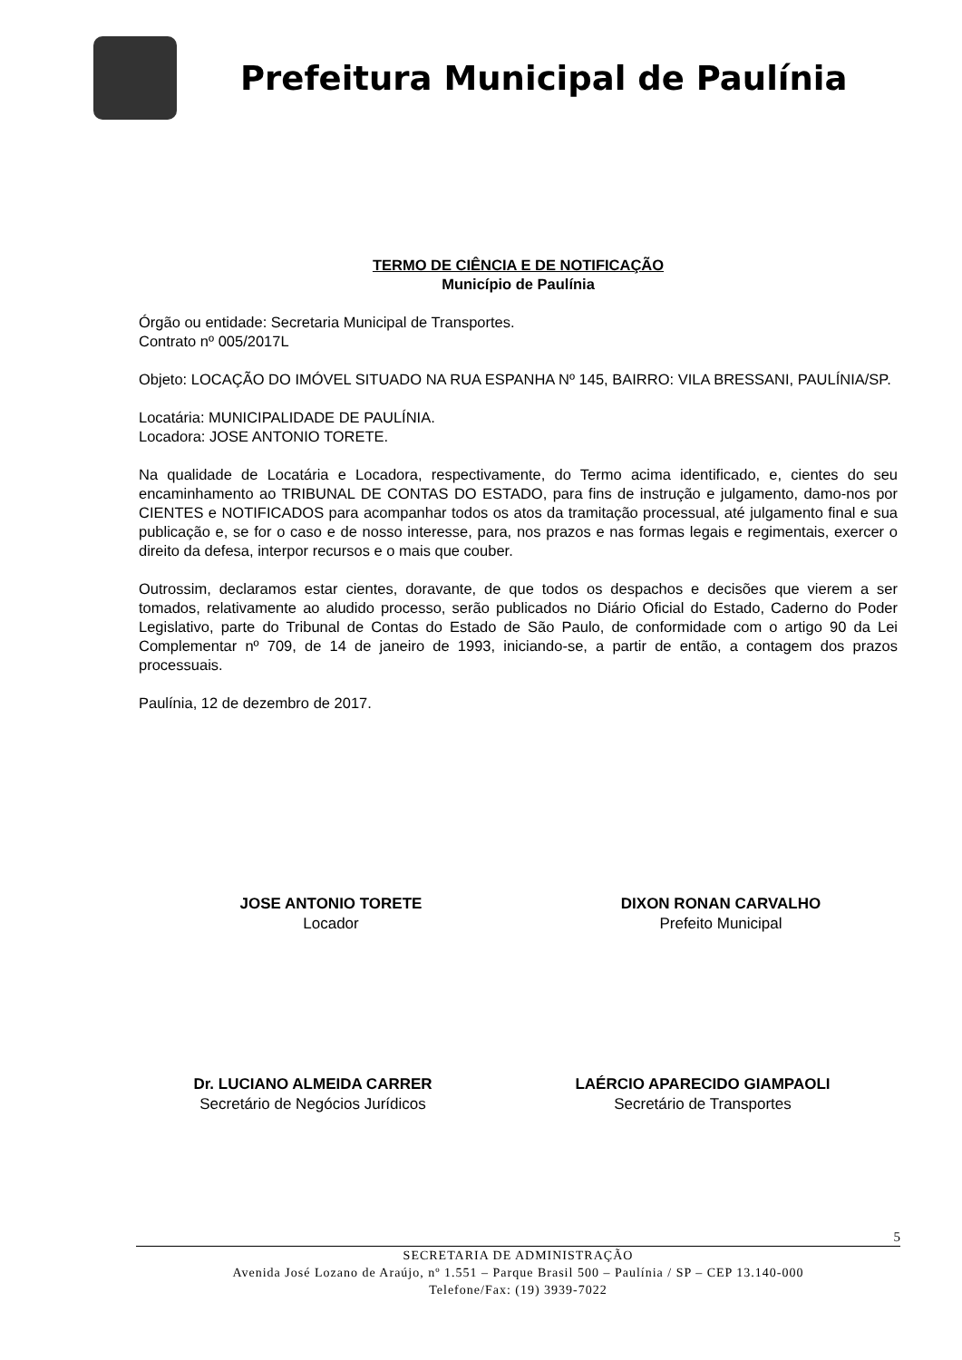Prefeitura Municipal de Paulínia
TERMO DE CIÊNCIA E DE NOTIFICAÇÃO
Município de Paulínia
Órgão ou entidade: Secretaria Municipal de Transportes.
Contrato nº 005/2017L
Objeto: LOCAÇÃO DO IMÓVEL SITUADO NA RUA ESPANHA Nº 145, BAIRRO: VILA BRESSANI, PAULÍNIA/SP.
Locatária: MUNICIPALIDADE DE PAULÍNIA.
Locadora: JOSE ANTONIO TORETE.
Na qualidade de Locatária e Locadora, respectivamente, do Termo acima identificado, e, cientes do seu encaminhamento ao TRIBUNAL DE CONTAS DO ESTADO, para fins de instrução e julgamento, damo-nos por CIENTES e NOTIFICADOS para acompanhar todos os atos da tramitação processual, até julgamento final e sua publicação e, se for o caso e de nosso interesse, para, nos prazos e nas formas legais e regimentais, exercer o direito da defesa, interpor recursos e o mais que couber.
Outrossim, declaramos estar cientes, doravante, de que todos os despachos e decisões que vierem a ser tomados, relativamente ao aludido processo, serão publicados no Diário Oficial do Estado, Caderno do Poder Legislativo, parte do Tribunal de Contas do Estado de São Paulo, de conformidade com o artigo 90 da Lei Complementar nº 709, de 14 de janeiro de 1993, iniciando-se, a partir de então, a contagem dos prazos processuais.
Paulínia, 12 de dezembro de 2017.
JOSE ANTONIO TORETE
Locador
DIXON RONAN CARVALHO
Prefeito Municipal
Dr. LUCIANO ALMEIDA CARRER
Secretário de Negócios Jurídicos
LAÉRCIO APARECIDO GIAMPAOLI
Secretário de Transportes
5
SECRETARIA DE ADMINISTRAÇÃO
Avenida José Lozano de Araújo, nº 1.551 – Parque Brasil 500 – Paulínia / SP – CEP 13.140-000
Telefone/Fax: (19) 3939-7022